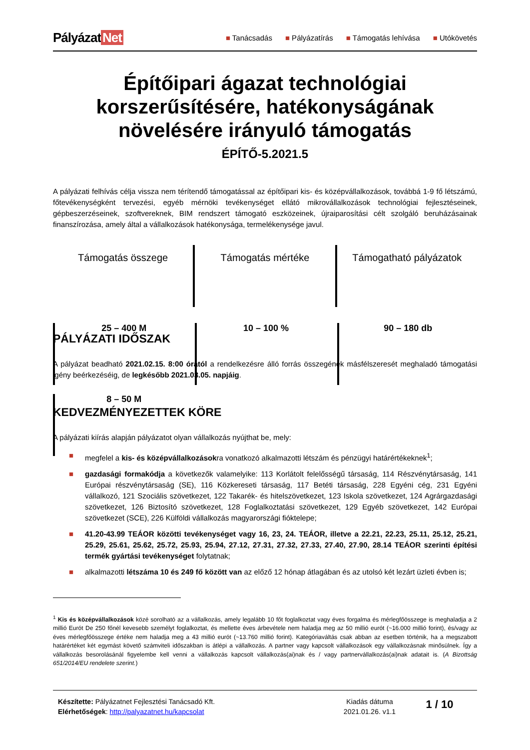Pályázat Net
■ Tanácsadás ■ Pályázatírás ■ Támogatás lehívása ■ Utókövetés
Építőipari ágazat technológiai korszerűsítésére, hatékonyságának növelésére irányuló támogatás
ÉPÍTŐ-5.2021.5
A pályázati felhívás célja vissza nem térítendő támogatással az építőipari kis- és középvállalkozások, továbbá 1-9 fő létszámú, főtevékenységként tervezési, egyéb mérnöki tevékenységet ellátó mikrovállalkozások technológiai fejlesztéseinek, gépbeszerzéseinek, szoftvereknek, BIM rendszert támogató eszközeinek, újraiparosítási célt szolgáló beruházásainak finanszírozása, amely által a vállalkozások hatékonysága, termelékenysége javul.
Támogatás összege
25 – 400 M
8 – 50 M
Támogatás mértéke
10 – 100 %
Támogatható pályázatok
90 – 180 db
PÁLYÁZATI IDŐSZAK
A pályázat beadható 2021.02.15. 8:00 órától a rendelkezésre álló forrás összegének másfélszeresét meghaladó támogatási igény beérkezéséig, de legkésőbb 2021.03.05. napjáig.
KEDVEZMÉNYEZETTEK KÖRE
A pályázati kiírás alapján pályázatot olyan vállalkozás nyújthat be, mely:
■ megfelel a kis- és középvállalkozásokra vonatkozó alkalmazotti létszám és pénzügyi határértékeknek<sup>1</sup>;
■ gazdasági formakódja a következők valamelyike: 113 Korlátolt felelősségű társaság, 114 Részvénytársaság, 141 Európai részvénytársaság (SE), 116 Közkereseti társaság, 117 Betéti társaság, 228 Egyéni cég, 231 Egyéni vállalkozó, 121 Szociális szövetkezet, 122 Takarék- és hitelszövetkezet, 123 Iskola szövetkezet, 124 Agrárgazdasági szövetkezet, 126 Biztosító szövetkezet, 128 Foglalkoztatási szövetkezet, 129 Egyéb szövetkezet, 142 Európai szövetkezet (SCE), 226 Külföldi vállalkozás magyarországi fióktelepe;
■ 41.20-43.99 TEÁOR közötti tevékenységet vagy 16, 23, 24. TEÁOR, illetve a 22.21, 22.23, 25.11, 25.12, 25.21, 25.29, 25.61, 25.62, 25.72, 25.93, 25.94, 27.12, 27.31, 27.32, 27.33, 27.40, 27.90, 28.14 TEÁOR szerinti építési termék gyártási tevékenységet folytatnak;
■ alkalmazotti létszáma 10 és 249 fő között van az előző 12 hónap átlagában és az utolsó két lezárt üzleti évben is;
<sup>1</sup> Kis és középvállalkozások közé sorolható az a vállalkozás, amely legalább 10 főt foglalkoztat vagy éves forgalma és mérlegfőösszege is meghaladja a 2 millió Eurót De 250 főnél kevesebb személyt foglalkoztat, és mellette éves árbevétele nem haladja meg az 50 millió eurót (~16.000 millió forint), és/vagy az éves mérlegfőösszege értéke nem haladja meg a 43 millió eurót (~13.760 millió forint). Kategóriaváltás csak abban az esetben történik, ha a megszabott határértéket két egymást követő számviteli időszakban is átlépi a vállalkozás. A partner vagy kapcsolt vállalkozások egy vállalkozásnak minősülnek. Így a vállalkozás besorolásánál figyelembe kell venni a vállalkozás kapcsolt vállalkozás(ai)nak és / vagy partnervállalkozás(ai)nak adatait is. (A Bizottság 651/2014/EU rendelete szerint.)
Készítette: Pályázatnet Fejlesztési Tanácsadó Kft.
Elérhetőségek: http://palyazatnet.hu/kapcsolat
Kiadás dátuma
2021.01.26. v1.1
1 / 10